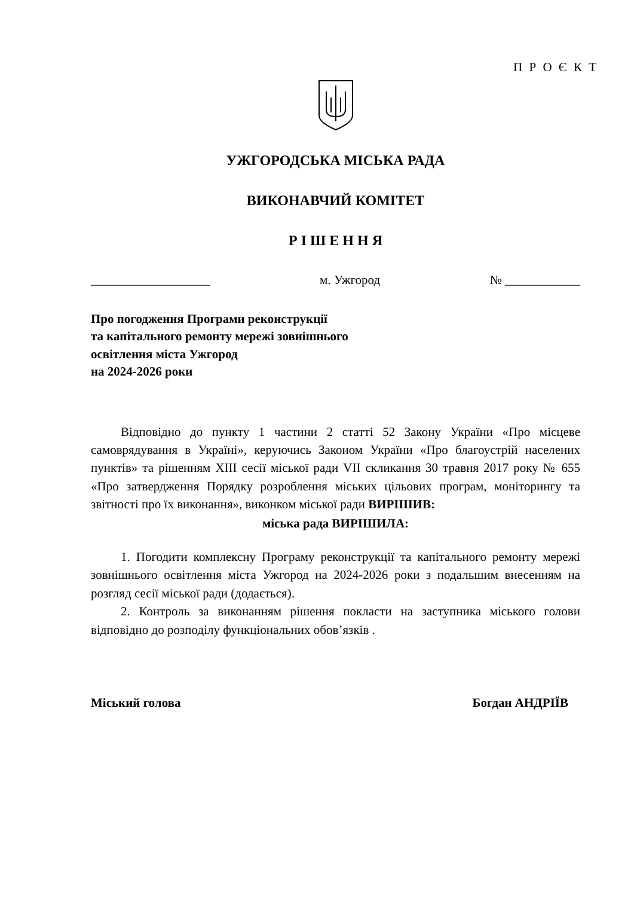П Р О Є К Т
УЖГОРОДСЬКА МІСЬКА РАДА
ВИКОНАВЧИЙ КОМІТЕТ
Р І Ш Е Н Н Я
___________________ м. Ужгород № ____________
Про погодження Програми реконструкції
та капітального ремонту мережі зовнішнього
освітлення міста Ужгород
на 2024-2026 роки
Відповідно до пункту 1 частини 2 статті 52 Закону України «Про місцеве самоврядування в Україні», керуючись Законом України «Про благоустрій населених пунктів» та рішенням XIII сесії міської ради VII скликання 30 травня 2017 року № 655 «Про затвердження Порядку розроблення міських цільових програм, моніторингу та звітності про їх виконання», виконком міської ради ВИРІШИВ:
міська рада ВИРІШИЛА:
1. Погодити комплексну Програму реконструкції та капітального ремонту мережі зовнішнього освітлення міста Ужгород на 2024-2026 роки з подальшим внесенням на розгляд сесії міської ради (додається).
2. Контроль за виконанням рішення покласти на заступника міського голови відповідно до розподілу функціональних обов’язків .
Міський голова Богдан АНДРІЇВ